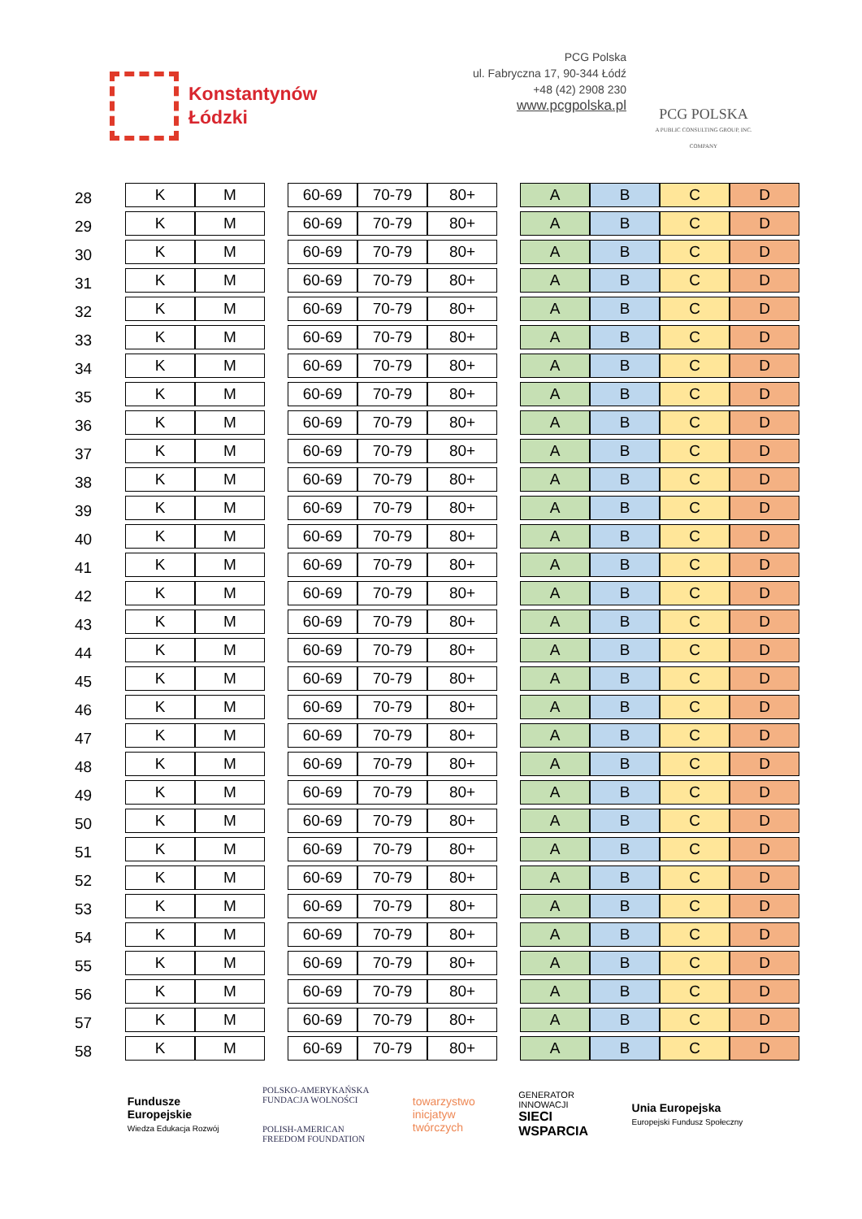Konstantynów
Łódzki
PCG Polska
ul. Fabryczna 17, 90-344 Łódź
+48 (42) 2908 230
www.pcgpolska.pl
PCG POLSKA
A PUBLIC CONSULTING GROUP, INC. COMPANY
| 28 | K | M | | 60-69 | 70-79 | 80+ | | A | B | C | D |
| 29 | K | M | | 60-69 | 70-79 | 80+ | | A | B | C | D |
| 30 | K | M | | 60-69 | 70-79 | 80+ | | A | B | C | D |
| 31 | K | M | | 60-69 | 70-79 | 80+ | | A | B | C | D |
| 32 | K | M | | 60-69 | 70-79 | 80+ | | A | B | C | D |
| 33 | K | M | | 60-69 | 70-79 | 80+ | | A | B | C | D |
| 34 | K | M | | 60-69 | 70-79 | 80+ | | A | B | C | D |
| 35 | K | M | | 60-69 | 70-79 | 80+ | | A | B | C | D |
| 36 | K | M | | 60-69 | 70-79 | 80+ | | A | B | C | D |
| 37 | K | M | | 60-69 | 70-79 | 80+ | | A | B | C | D |
| 38 | K | M | | 60-69 | 70-79 | 80+ | | A | B | C | D |
| 39 | K | M | | 60-69 | 70-79 | 80+ | | A | B | C | D |
| 40 | K | M | | 60-69 | 70-79 | 80+ | | A | B | C | D |
| 41 | K | M | | 60-69 | 70-79 | 80+ | | A | B | C | D |
| 42 | K | M | | 60-69 | 70-79 | 80+ | | A | B | C | D |
| 43 | K | M | | 60-69 | 70-79 | 80+ | | A | B | C | D |
| 44 | K | M | | 60-69 | 70-79 | 80+ | | A | B | C | D |
| 45 | K | M | | 60-69 | 70-79 | 80+ | | A | B | C | D |
| 46 | K | M | | 60-69 | 70-79 | 80+ | | A | B | C | D |
| 47 | K | M | | 60-69 | 70-79 | 80+ | | A | B | C | D |
| 48 | K | M | | 60-69 | 70-79 | 80+ | | A | B | C | D |
| 49 | K | M | | 60-69 | 70-79 | 80+ | | A | B | C | D |
| 50 | K | M | | 60-69 | 70-79 | 80+ | | A | B | C | D |
| 51 | K | M | | 60-69 | 70-79 | 80+ | | A | B | C | D |
| 52 | K | M | | 60-69 | 70-79 | 80+ | | A | B | C | D |
| 53 | K | M | | 60-69 | 70-79 | 80+ | | A | B | C | D |
| 54 | K | M | | 60-69 | 70-79 | 80+ | | A | B | C | D |
| 55 | K | M | | 60-69 | 70-79 | 80+ | | A | B | C | D |
| 56 | K | M | | 60-69 | 70-79 | 80+ | | A | B | C | D |
| 57 | K | M | | 60-69 | 70-79 | 80+ | | A | B | C | D |
| 58 | K | M | | 60-69 | 70-79 | 80+ | | A | B | C | D |
Fundusze
Europejskie
Wiedza Edukacja Rozwój
POLSKO-AMERYKAŃSKA
FUNDACJA WOLNOŚCI
POLISH-AMERICAN
FREEDOM FOUNDATION
towarzystwo
inicjatyw
twórczych
GENERATOR
INNOWACJI
SIECI
WSPARCIA
Unia Europejska
Europejski Fundusz Społeczny